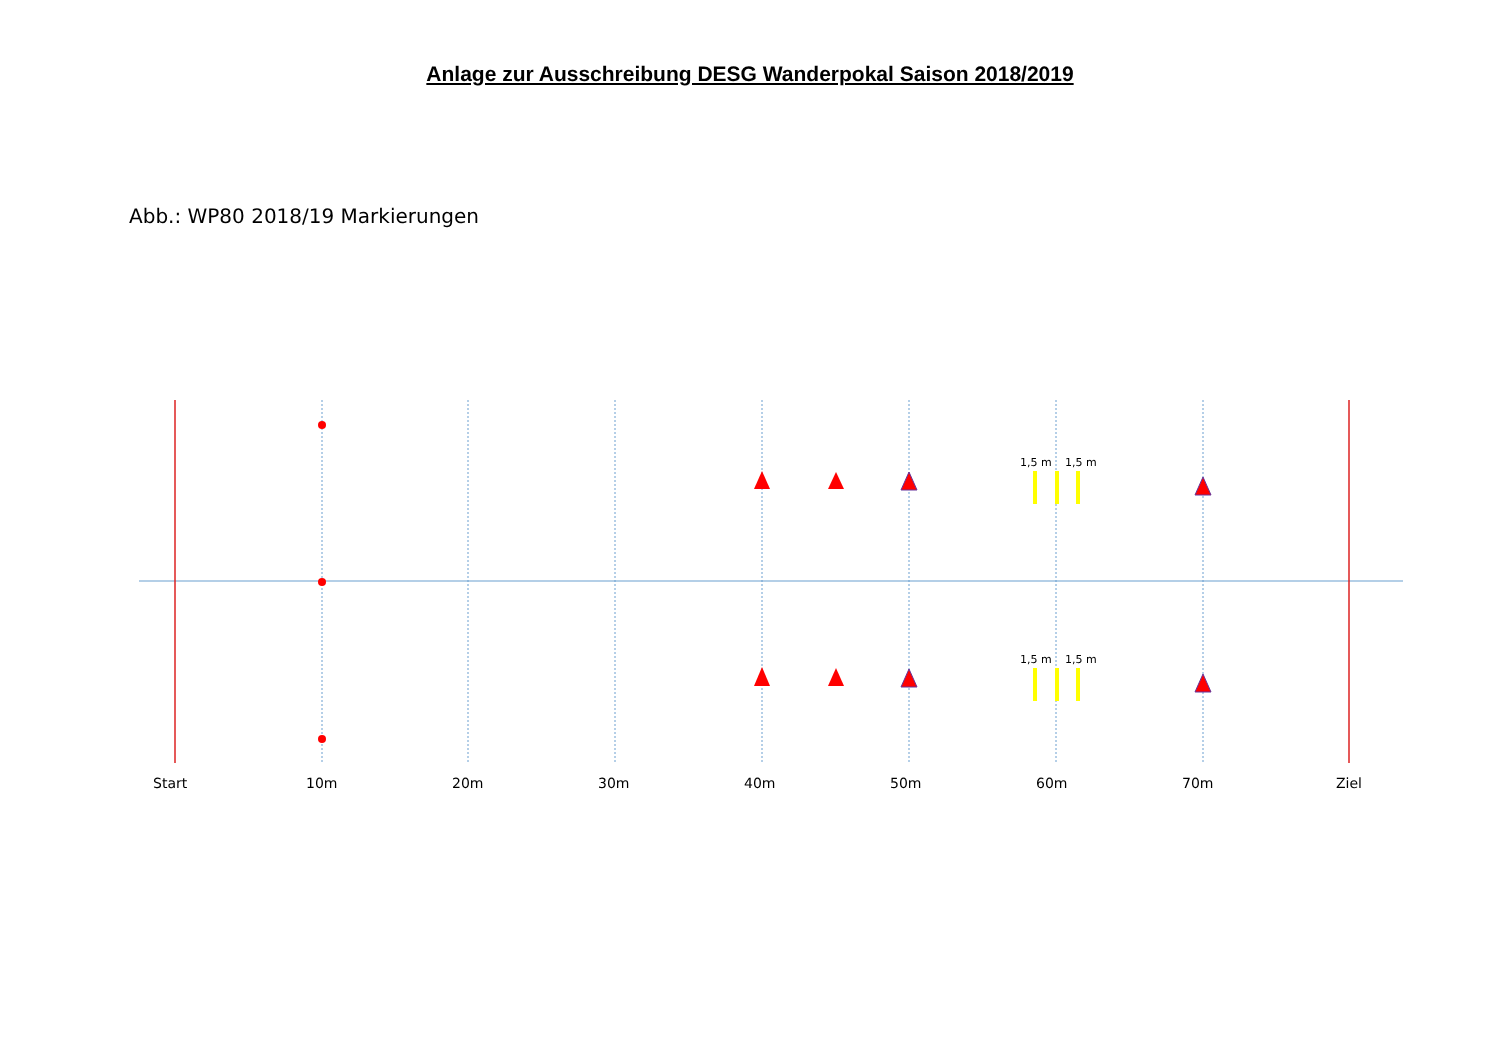Anlage zur Ausschreibung DESG Wanderpokal Saison 2018/2019
Abb.: WP80 2018/19 Markierungen
1,5 m
1,5 m
1,5 m
1,5 m
Start
10m
20m
30m
40m
50m
60m
70m
Ziel